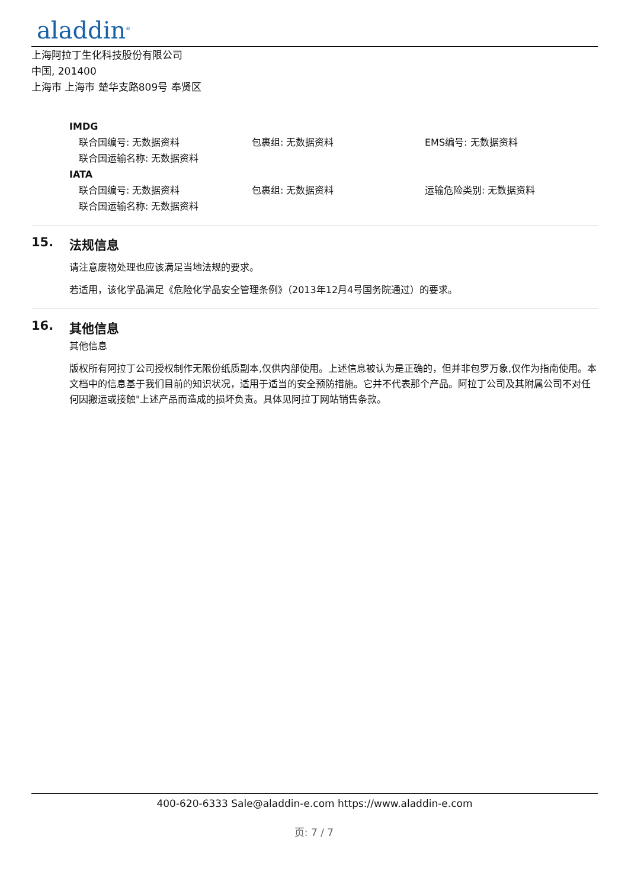aladdin<sup>®</sup>
上海阿拉丁生化科技股份有限公司
中国, 201400
上海市 上海市 楚华支路809号 奉贤区
IMDG
联合国编号: 无数据资料 包裹组: 无数据资料 EMS编号: 无数据资料
联合国运输名称: 无数据资料
IATA
联合国编号: 无数据资料 包裹组: 无数据资料 运输危险类别: 无数据资料
联合国运输名称: 无数据资料
15. 法规信息
请注意废物处理也应该满足当地法规的要求。
若适用，该化学品满足《危险化学品安全管理条例》（2013年12月4号国务院通过）的要求。
16. 其他信息
其他信息
版权所有阿拉丁公司授权制作无限份纸质副本,仅供内部使用。上述信息被认为是正确的，但并非包罗万象,仅作为指南使用。本文档中的信息基于我们目前的知识状况，适用于适当的安全预防措施。它并不代表那个产品。阿拉丁公司及其附属公司不对任何因搬运或接触"上述产品而造成的损坏负责。具体见阿拉丁网站销售条款。
400-620-6333 Sale@aladdin-e.com https://www.aladdin-e.com
页: 7 / 7